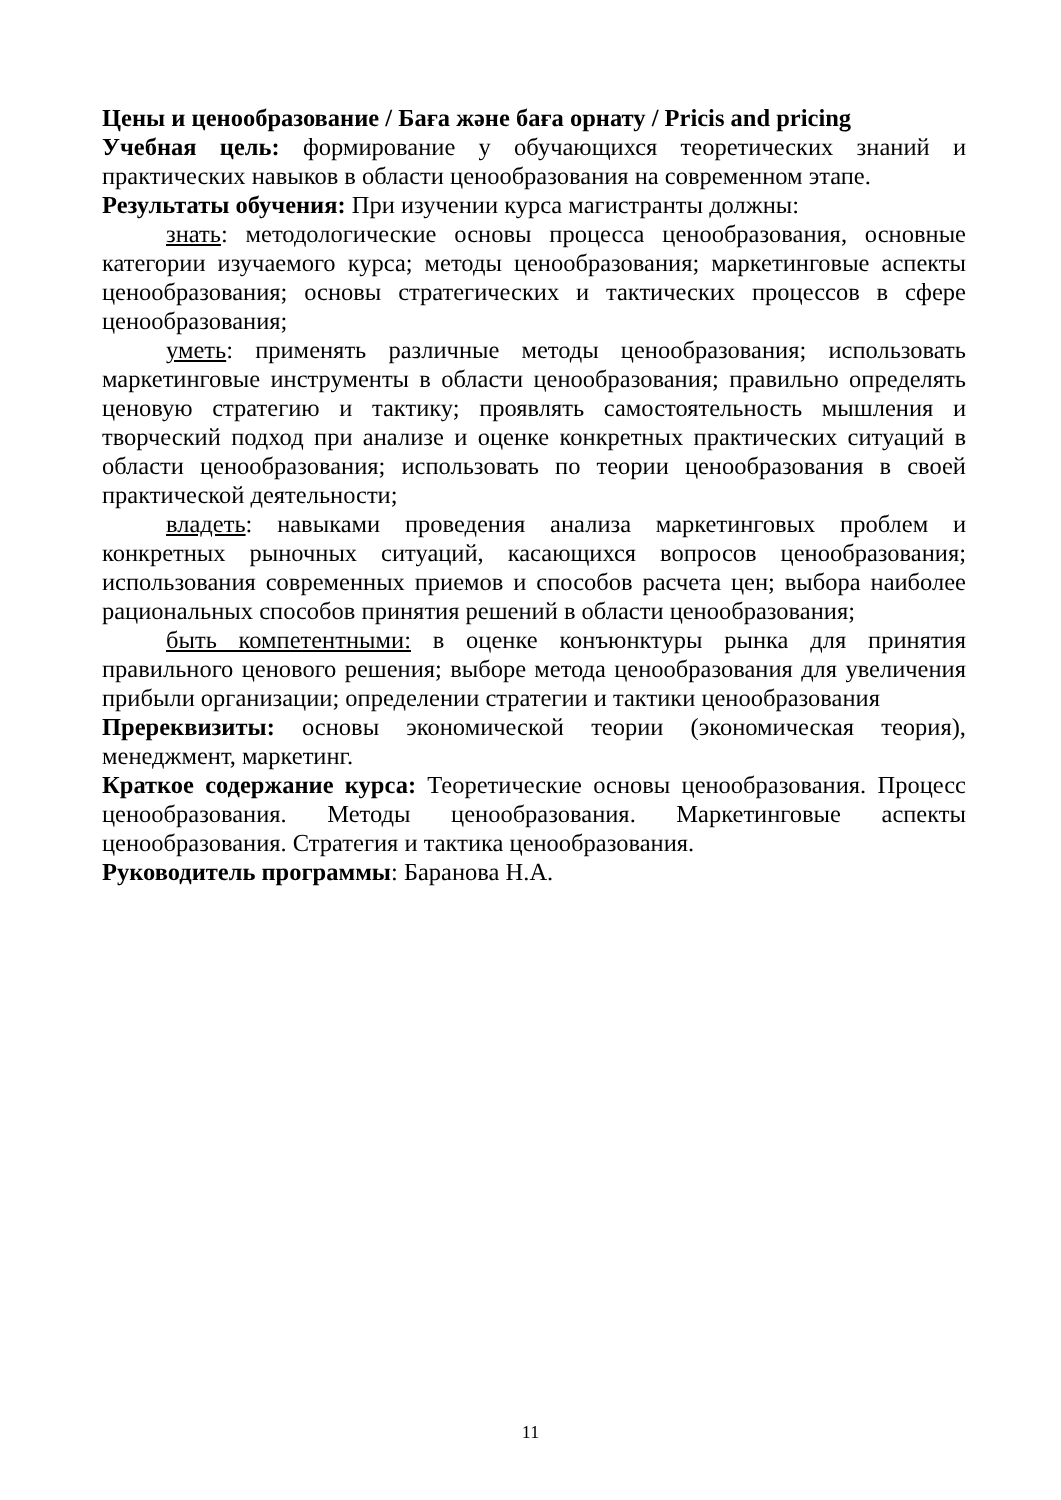Цены и ценообразование / Баға және баға орнату / Pricis and pricing
Учебная цель: формирование у обучающихся теоретических знаний и практических навыков в области ценообразования на современном этапе.
Результаты обучения: При изучении курса магистранты должны:
знать: методологические основы процесса ценообразования, основные категории изучаемого курса; методы ценообразования; маркетинговые аспекты ценообразования; основы стратегических и тактических процессов в сфере ценообразования;
уметь: применять различные методы ценообразования; использовать маркетинговые инструменты в области ценообразования; правильно определять ценовую стратегию и тактику; проявлять самостоятельность мышления и творческий подход при анализе и оценке конкретных практических ситуаций в области ценообразования; использовать по теории ценообразования в своей практической деятельности;
владеть: навыками проведения анализа маркетинговых проблем и конкретных рыночных ситуаций, касающихся вопросов ценообразования; использования современных приемов и способов расчета цен; выбора наиболее рациональных способов принятия решений в области ценообразования;
быть компетентными: в оценке конъюнктуры рынка для принятия правильного ценового решения; выборе метода ценообразования для увеличения прибыли организации; определении стратегии и тактики ценообразования
Пререквизиты: основы экономической теории (экономическая теория), менеджмент, маркетинг.
Краткое содержание курса: Теоретические основы ценообразования. Процесс ценообразования. Методы ценообразования. Маркетинговые аспекты ценообразования. Стратегия и тактика ценообразования.
Руководитель программы: Баранова Н.А.
11